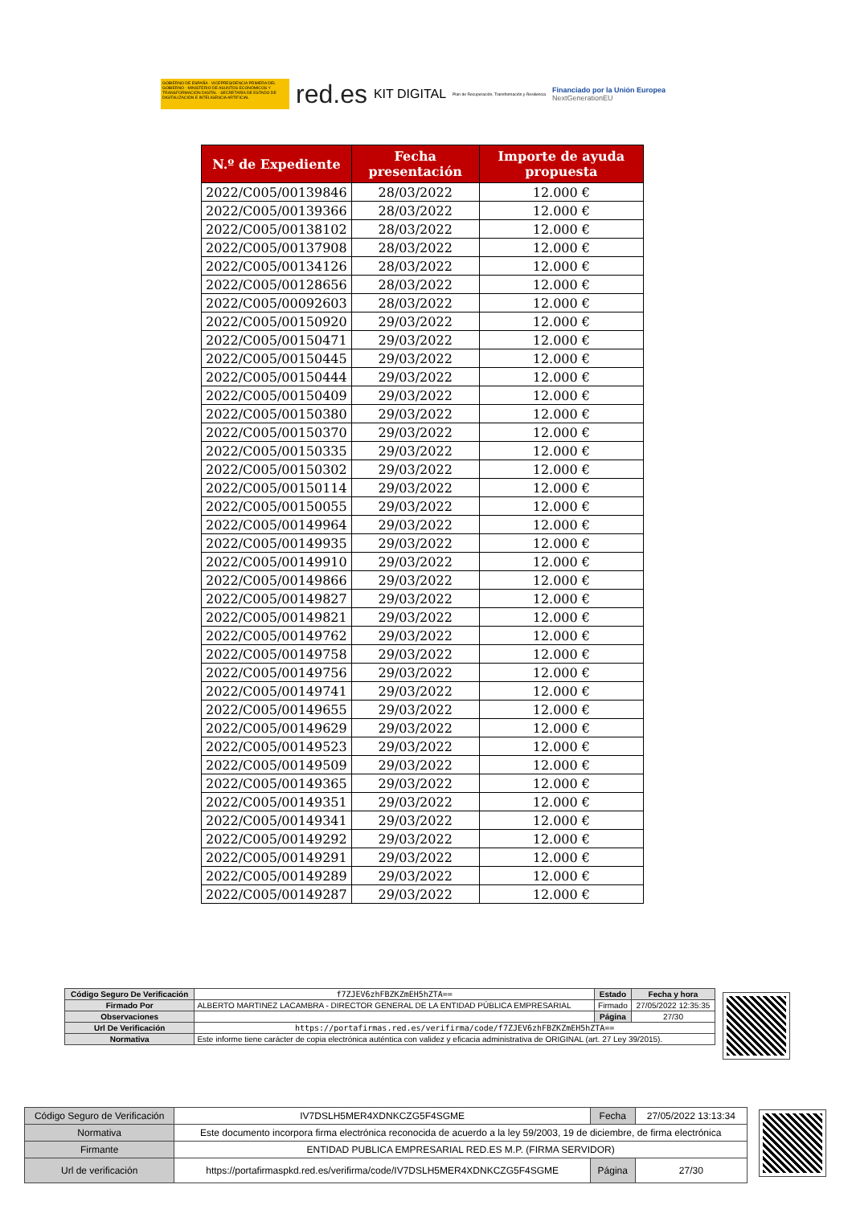GOBIERNO DE ESPAÑA · VICEPRESIDENCIA PRIMERA DEL GOBIERNO · MINISTERIO DE ASUNTOS ECONÓMICOS Y TRANSFORMACIÓN DIGITAL · SECRETARÍA DE ESTADO DE DIGITALIZACIÓN E INTELIGENCIA ARTIFICIAL
red.es KIT DIGITAL Plan de Recuperación, Transformación y Resiliencia Financiado por la Unión Europea
NextGenerationEU
| N.º de Expediente | Fecha presentación | Importe de ayuda propuesta |
| --- | --- | --- |
| 2022/C005/00139846 | 28/03/2022 | 12.000 € |
| 2022/C005/00139366 | 28/03/2022 | 12.000 € |
| 2022/C005/00138102 | 28/03/2022 | 12.000 € |
| 2022/C005/00137908 | 28/03/2022 | 12.000 € |
| 2022/C005/00134126 | 28/03/2022 | 12.000 € |
| 2022/C005/00128656 | 28/03/2022 | 12.000 € |
| 2022/C005/00092603 | 28/03/2022 | 12.000 € |
| 2022/C005/00150920 | 29/03/2022 | 12.000 € |
| 2022/C005/00150471 | 29/03/2022 | 12.000 € |
| 2022/C005/00150445 | 29/03/2022 | 12.000 € |
| 2022/C005/00150444 | 29/03/2022 | 12.000 € |
| 2022/C005/00150409 | 29/03/2022 | 12.000 € |
| 2022/C005/00150380 | 29/03/2022 | 12.000 € |
| 2022/C005/00150370 | 29/03/2022 | 12.000 € |
| 2022/C005/00150335 | 29/03/2022 | 12.000 € |
| 2022/C005/00150302 | 29/03/2022 | 12.000 € |
| 2022/C005/00150114 | 29/03/2022 | 12.000 € |
| 2022/C005/00150055 | 29/03/2022 | 12.000 € |
| 2022/C005/00149964 | 29/03/2022 | 12.000 € |
| 2022/C005/00149935 | 29/03/2022 | 12.000 € |
| 2022/C005/00149910 | 29/03/2022 | 12.000 € |
| 2022/C005/00149866 | 29/03/2022 | 12.000 € |
| 2022/C005/00149827 | 29/03/2022 | 12.000 € |
| 2022/C005/00149821 | 29/03/2022 | 12.000 € |
| 2022/C005/00149762 | 29/03/2022 | 12.000 € |
| 2022/C005/00149758 | 29/03/2022 | 12.000 € |
| 2022/C005/00149756 | 29/03/2022 | 12.000 € |
| 2022/C005/00149741 | 29/03/2022 | 12.000 € |
| 2022/C005/00149655 | 29/03/2022 | 12.000 € |
| 2022/C005/00149629 | 29/03/2022 | 12.000 € |
| 2022/C005/00149523 | 29/03/2022 | 12.000 € |
| 2022/C005/00149509 | 29/03/2022 | 12.000 € |
| 2022/C005/00149365 | 29/03/2022 | 12.000 € |
| 2022/C005/00149351 | 29/03/2022 | 12.000 € |
| 2022/C005/00149341 | 29/03/2022 | 12.000 € |
| 2022/C005/00149292 | 29/03/2022 | 12.000 € |
| 2022/C005/00149291 | 29/03/2022 | 12.000 € |
| 2022/C005/00149289 | 29/03/2022 | 12.000 € |
| 2022/C005/00149287 | 29/03/2022 | 12.000 € |
| Código Seguro De Verificación | f7ZJEV6zhFBZKZmEH5hZTA== | Estado | Fecha y hora |
| Firmado Por | ALBERTO MARTINEZ LACAMBRA - DIRECTOR GENERAL DE LA ENTIDAD PÚBLICA EMPRESARIAL | Firmado | 27/05/2022 12:35:35 |
| Observaciones | | Página | 27/30 |
| Url De Verificación | https://portafirmas.red.es/verifirma/code/f7ZJEV6zhFBZKZmEH5hZTA== | | |
| Normativa | Este informe tiene carácter de copia electrónica auténtica con validez y eficacia administrativa de ORIGINAL (art. 27 Ley 39/2015). | | |
| Código Seguro de Verificación | IV7DSLH5MER4XDNKCZG5F4SGME | Fecha | 27/05/2022 13:13:34 |
| Normativa | Este documento incorpora firma electrónica reconocida de acuerdo a la ley 59/2003, 19 de diciembre, de firma electrónica | | |
| Firmante | ENTIDAD PUBLICA EMPRESARIAL RED.ES M.P. (FIRMA SERVIDOR) | | |
| Url de verificación | https://portafirmaspkd.red.es/verifirma/code/IV7DSLH5MER4XDNKCZG5F4SGME | Página | 27/30 |